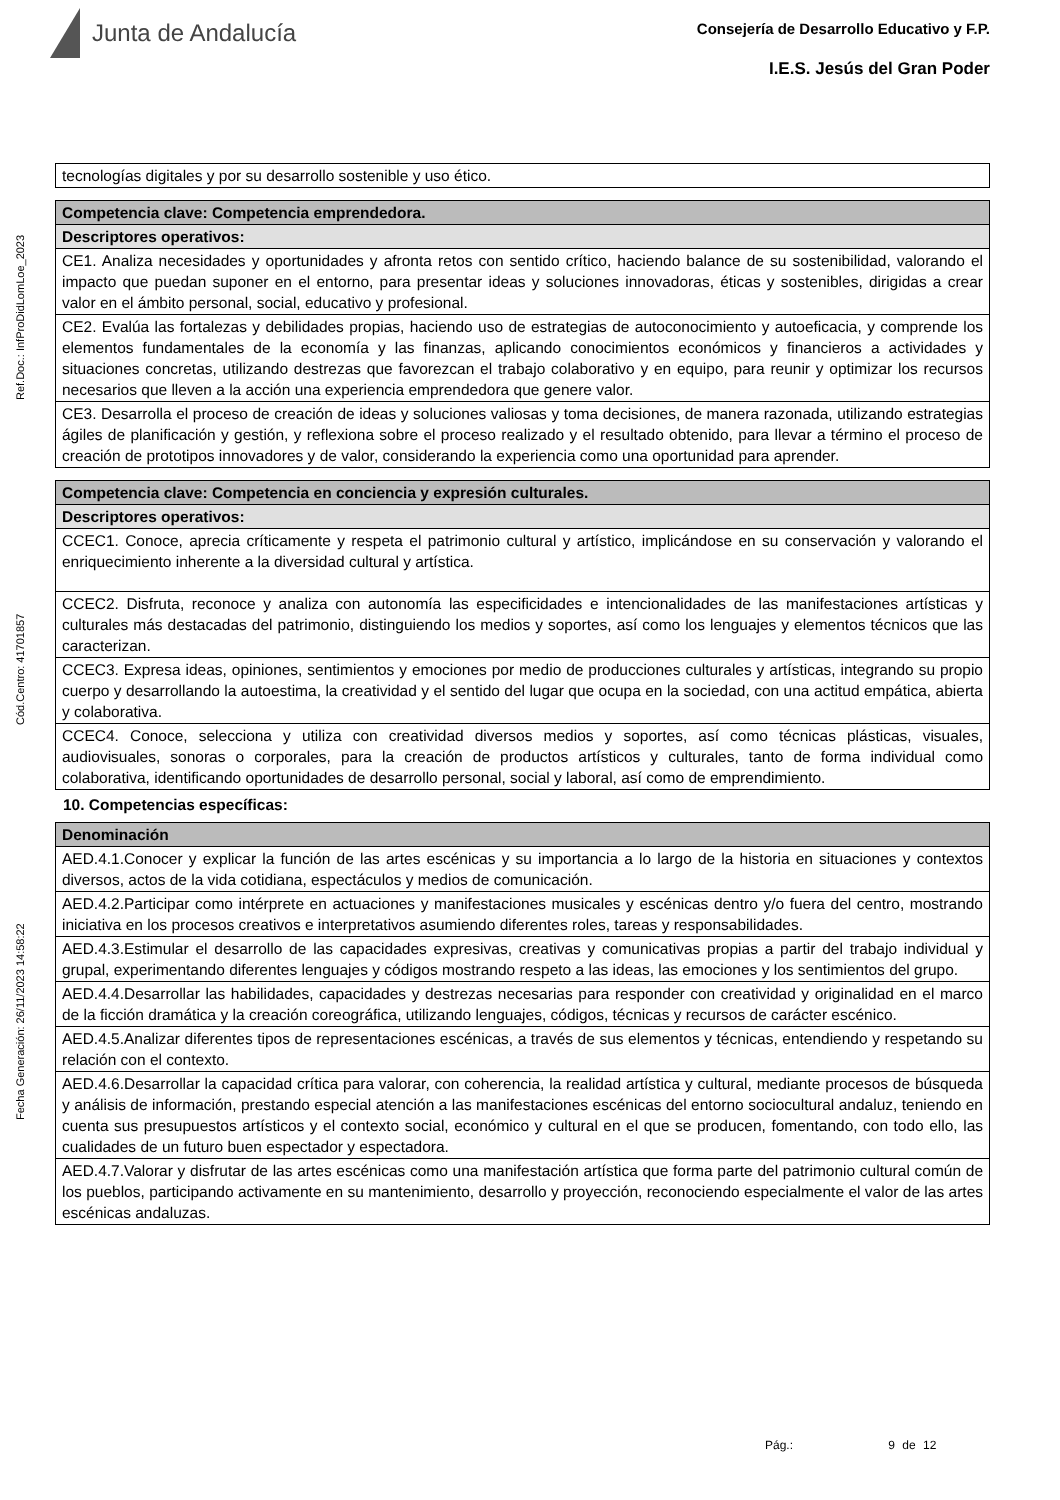Junta de Andalucía
Consejería de Desarrollo Educativo y F.P.
I.E.S. Jesús del Gran Poder
Ref.Doc.: InfProDidLomLoe_2023
Cód.Centro: 41701857
Fecha Generación: 26/11/2023 14:58:22
| tecnologías digitales y por su desarrollo sostenible y uso ético. |
| Competencia clave: Competencia emprendedora. |
| Descriptores operativos: |
| CE1. Analiza necesidades y oportunidades y afronta retos con sentido crítico, haciendo balance de su sostenibilidad, valorando el impacto que puedan suponer en el entorno, para presentar ideas y soluciones innovadoras, éticas y sostenibles, dirigidas a crear valor en el ámbito personal, social, educativo y profesional. |
| CE2. Evalúa las fortalezas y debilidades propias, haciendo uso de estrategias de autoconocimiento y autoeficacia, y comprende los elementos fundamentales de la economía y las finanzas, aplicando conocimientos económicos y financieros a actividades y situaciones concretas, utilizando destrezas que favorezcan el trabajo colaborativo y en equipo, para reunir y optimizar los recursos necesarios que lleven a la acción una experiencia emprendedora que genere valor. |
| CE3. Desarrolla el proceso de creación de ideas y soluciones valiosas y toma decisiones, de manera razonada, utilizando estrategias ágiles de planificación y gestión, y reflexiona sobre el proceso realizado y el resultado obtenido, para llevar a término el proceso de creación de prototipos innovadores y de valor, considerando la experiencia como una oportunidad para aprender. |
| Competencia clave: Competencia en conciencia y expresión culturales. |
| Descriptores operativos: |
| CCEC1. Conoce, aprecia críticamente y respeta el patrimonio cultural y artístico, implicándose en su conservación y valorando el enriquecimiento inherente a la diversidad cultural y artística. |
| CCEC2. Disfruta, reconoce y analiza con autonomía las especificidades e intencionalidades de las manifestaciones artísticas y culturales más destacadas del patrimonio, distinguiendo los medios y soportes, así como los lenguajes y elementos técnicos que las caracterizan. |
| CCEC3. Expresa ideas, opiniones, sentimientos y emociones por medio de producciones culturales y artísticas, integrando su propio cuerpo y desarrollando la autoestima, la creatividad y el sentido del lugar que ocupa en la sociedad, con una actitud empática, abierta y colaborativa. |
| CCEC4. Conoce, selecciona y utiliza con creatividad diversos medios y soportes, así como técnicas plásticas, visuales, audiovisuales, sonoras o corporales, para la creación de productos artísticos y culturales, tanto de forma individual como colaborativa, identificando oportunidades de desarrollo personal, social y laboral, así como de emprendimiento. |
10. Competencias específicas:
| Denominación |
| --- |
| AED.4.1.Conocer y explicar la función de las artes escénicas y su importancia a lo largo de la historia en situaciones y contextos diversos, actos de la vida cotidiana, espectáculos y medios de comunicación. |
| AED.4.2.Participar como intérprete en actuaciones y manifestaciones musicales y escénicas dentro y/o fuera del centro, mostrando iniciativa en los procesos creativos e interpretativos asumiendo diferentes roles, tareas y responsabilidades. |
| AED.4.3.Estimular el desarrollo de las capacidades expresivas, creativas y comunicativas propias a partir del trabajo individual y grupal, experimentando diferentes lenguajes y códigos mostrando respeto a las ideas, las emociones y los sentimientos del grupo. |
| AED.4.4.Desarrollar las habilidades, capacidades y destrezas necesarias para responder con creatividad y originalidad en el marco de la ficción dramática y la creación coreográfica, utilizando lenguajes, códigos, técnicas y recursos de carácter escénico. |
| AED.4.5.Analizar diferentes tipos de representaciones escénicas, a través de sus elementos y técnicas, entendiendo y respetando su relación con el contexto. |
| AED.4.6.Desarrollar la capacidad crítica para valorar, con coherencia, la realidad artística y cultural, mediante procesos de búsqueda y análisis de información, prestando especial atención a las manifestaciones escénicas del entorno sociocultural andaluz, teniendo en cuenta sus presupuestos artísticos y el contexto social, económico y cultural en el que se producen, fomentando, con todo ello, las cualidades de un futuro buen espectador y espectadora. |
| AED.4.7.Valorar y disfrutar de las artes escénicas como una manifestación artística que forma parte del patrimonio cultural común de los pueblos, participando activamente en su mantenimiento, desarrollo y proyección, reconociendo especialmente el valor de las artes escénicas andaluzas. |
Pág.: 9 de 12